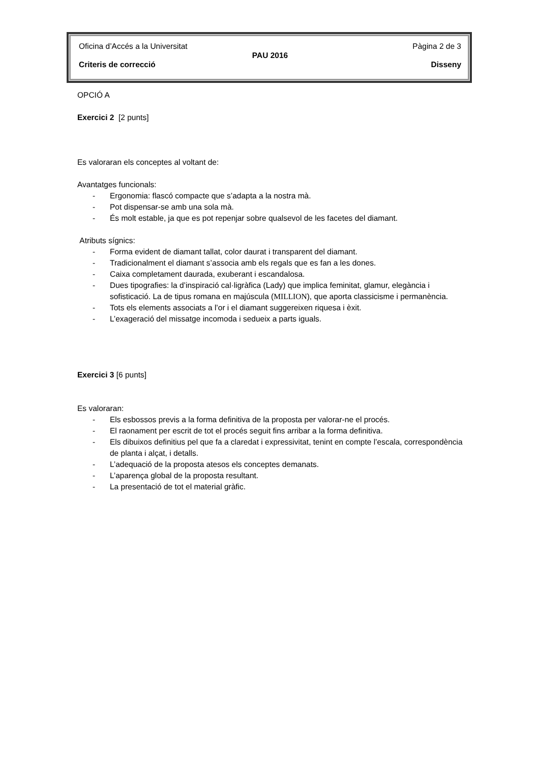Oficina d’Accés a la Universitat Pàgina 2 de 3
PAU 2016
Criteris de correcció Disseny
OPCIÓ A
Exercici 2 [2 punts]
Es valoraran els conceptes al voltant de:
Avantatges funcionals:
- Ergonomia: flascó compacte que s’adapta a la nostra mà.
- Pot dispensar-se amb una sola mà.
- És molt estable, ja que es pot repenjar sobre qualsevol de les facetes del diamant.
Atributs sígnics:
- Forma evident de diamant tallat, color daurat i transparent del diamant.
- Tradicionalment el diamant s’associa amb els regals que es fan a les dones.
- Caixa completament daurada, exuberant i escandalosa.
- Dues tipografies: la d’inspiració cal·ligràfica (Lady) que implica feminitat, glamur, elegància i sofisticació. La de tipus romana en majúscula (MILLION), que aporta classicisme i permanència.
- Tots els elements associats a l’or i el diamant suggereixen riquesa i èxit.
- L’exageració del missatge incomoda i sedueix a parts iguals.
Exercici 3 [6 punts]
Es valoraran:
- Els esbossos previs a la forma definitiva de la proposta per valorar-ne el procés.
- El raonament per escrit de tot el procés seguit fins arribar a la forma definitiva.
- Els dibuixos definitius pel que fa a claredat i expressivitat, tenint en compte l’escala, correspondència de planta i alçat, i detalls.
- L’adequació de la proposta atesos els conceptes demanats.
- L’aparença global de la proposta resultant.
- La presentació de tot el material gràfic.